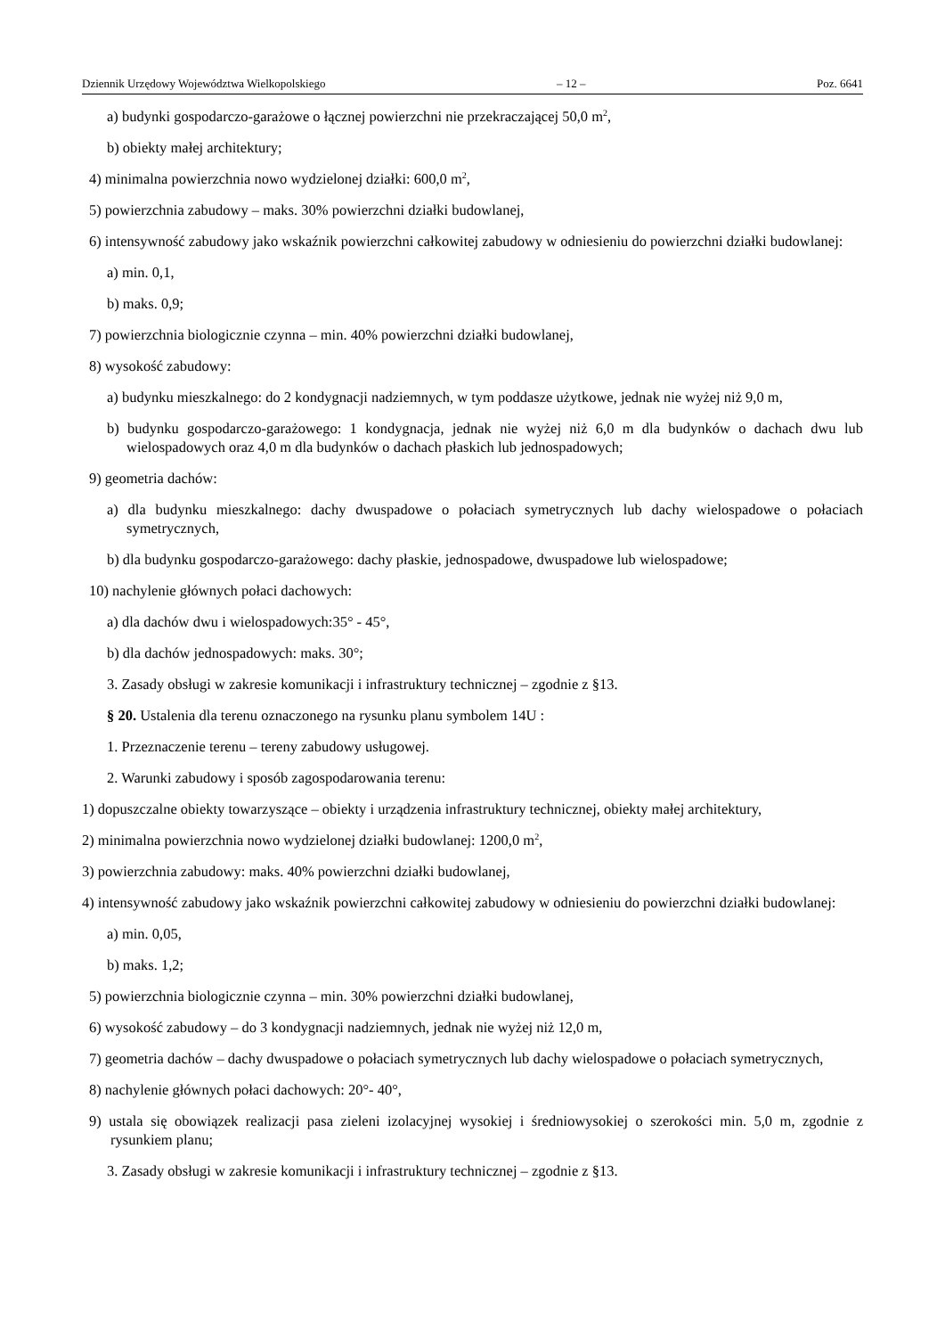Dziennik Urzędowy Województwa Wielkopolskiego – 12 – Poz. 6641
a) budynki gospodarczo-garażowe o łącznej powierzchni nie przekraczającej 50,0 m<sup>2</sup>,
b) obiekty małej architektury;
4) minimalna powierzchnia nowo wydzielonej działki: 600,0 m<sup>2</sup>,
5) powierzchnia zabudowy – maks. 30% powierzchni działki budowlanej,
6) intensywność zabudowy jako wskaźnik powierzchni całkowitej zabudowy w odniesieniu do powierzchni działki budowlanej:
a) min. 0,1,
b) maks. 0,9;
7) powierzchnia biologicznie czynna – min. 40% powierzchni działki budowlanej,
8) wysokość zabudowy:
a) budynku mieszkalnego: do 2 kondygnacji nadziemnych, w tym poddasze użytkowe, jednak nie wyżej niż 9,0 m,
b) budynku gospodarczo-garażowego: 1 kondygnacja, jednak nie wyżej niż 6,0 m dla budynków o dachach dwu lub wielospadowych oraz 4,0 m dla budynków o dachach płaskich lub jednospadowych;
9) geometria dachów:
a) dla budynku mieszkalnego: dachy dwuspadowe o połaciach symetrycznych lub dachy wielospadowe o połaciach symetrycznych,
b) dla budynku gospodarczo-garażowego: dachy płaskie, jednospadowe, dwuspadowe lub wielospadowe;
10) nachylenie głównych połaci dachowych:
a) dla dachów dwu i wielospadowych:35° - 45°,
b) dla dachów jednospadowych: maks. 30°;
3. Zasady obsługi w zakresie komunikacji i infrastruktury technicznej – zgodnie z §13.
§ 20. Ustalenia dla terenu oznaczonego na rysunku planu symbolem 14U :
1. Przeznaczenie terenu – tereny zabudowy usługowej.
2. Warunki zabudowy i sposób zagospodarowania terenu:
1) dopuszczalne obiekty towarzyszące – obiekty i urządzenia infrastruktury technicznej, obiekty małej architektury,
2) minimalna powierzchnia nowo wydzielonej działki budowlanej: 1200,0 m<sup>2</sup>,
3) powierzchnia zabudowy: maks. 40% powierzchni działki budowlanej,
4) intensywność zabudowy jako wskaźnik powierzchni całkowitej zabudowy w odniesieniu do powierzchni działki budowlanej:
a) min. 0,05,
b) maks. 1,2;
5) powierzchnia biologicznie czynna – min. 30% powierzchni działki budowlanej,
6) wysokość zabudowy – do 3 kondygnacji nadziemnych, jednak nie wyżej niż 12,0 m,
7) geometria dachów – dachy dwuspadowe o połaciach symetrycznych lub dachy wielospadowe o połaciach symetrycznych,
8) nachylenie głównych połaci dachowych: 20°- 40°,
9) ustala się obowiązek realizacji pasa zieleni izolacyjnej wysokiej i średniowysokiej o szerokości min. 5,0 m, zgodnie z rysunkiem planu;
3. Zasady obsługi w zakresie komunikacji i infrastruktury technicznej – zgodnie z §13.